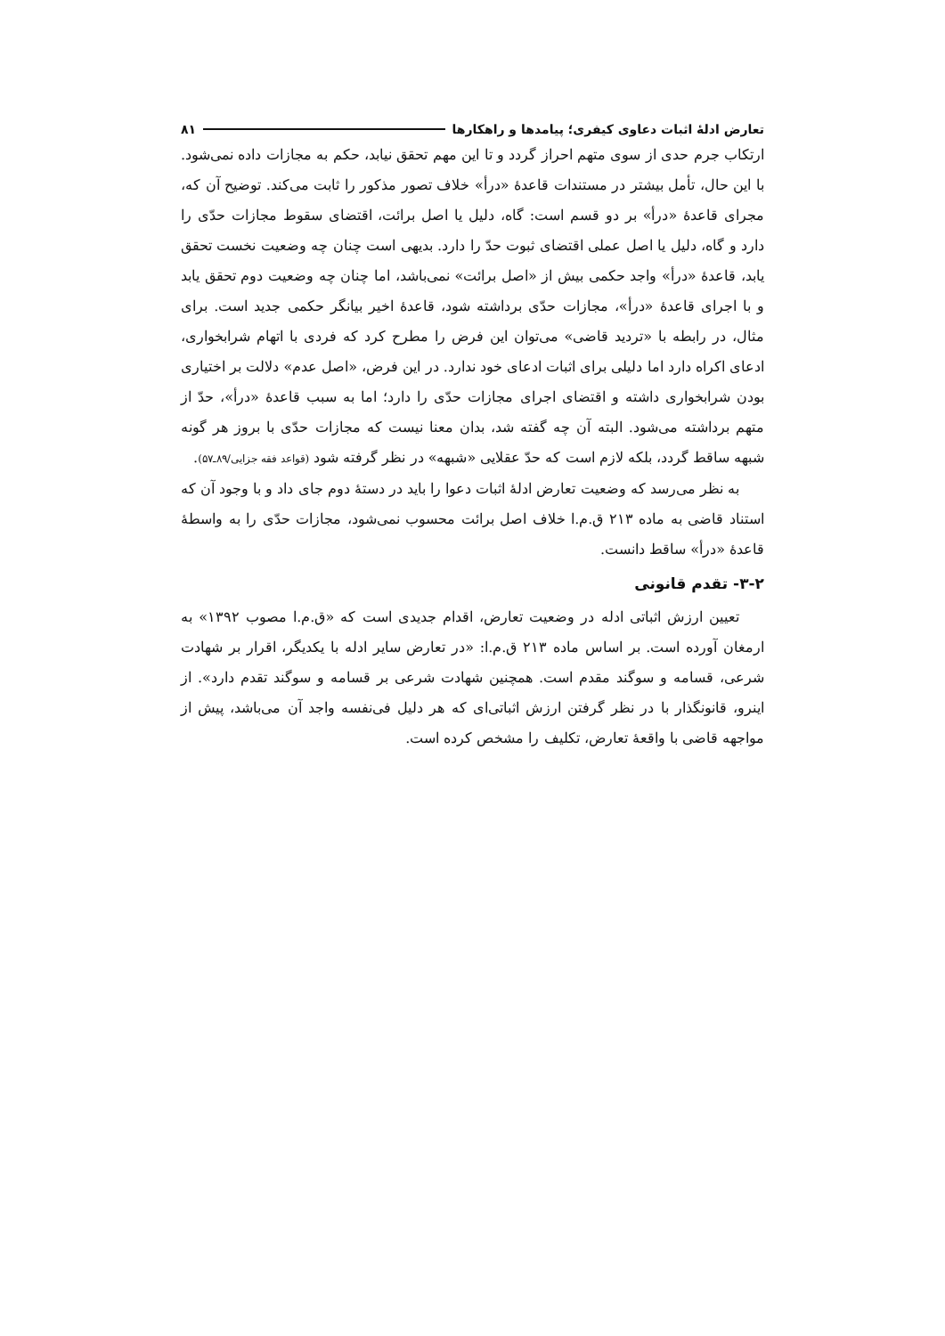تعارض ادلهٔ اثبات دعاوی کیفری؛ پیامدها و راهکارها ۸۱
ارتکاب جرم حدی از سوی متهم احراز گردد و تا این مهم تحقق نیابد، حکم به مجازات داده نمی‌شود. با این حال، تأمل بیشتر در مستندات قاعدهٔ «درأ» خلاف تصور مذکور را ثابت می‌کند. توضیح آن که، مجرای قاعدهٔ «درأ» بر دو قسم است: گاه، دلیل یا اصل برائت، اقتضای سقوط مجازات حدّی را دارد و گاه، دلیل یا اصل عملی اقتضای ثبوت حدّ را دارد. بدیهی است چنان چه وضعیت نخست تحقق یابد، قاعدهٔ «درأ» واجد حکمی بیش از «اصل برائت» نمی‌باشد، اما چنان چه وضعیت دوم تحقق یابد و با اجرای قاعدهٔ «درأ»، مجازات حدّی برداشته شود، قاعدهٔ اخیر بیانگر حکمی جدید است. برای مثال، در رابطه با «تردید قاضی» می‌توان این فرض را مطرح کرد که فردی با اتهام شرابخواری، ادعای اکراه دارد اما دلیلی برای اثبات ادعای خود ندارد. در این فرض، «اصل عدم» دلالت بر اختیاری بودن شرابخواری داشته و اقتضای اجرای مجازات حدّی را دارد؛ اما به سبب قاعدهٔ «درأ»، حدّ از متهم برداشته می‌شود. البته آن چه گفته شد، بدان معنا نیست که مجازات حدّی با بروز هر گونه شبهه ساقط گردد، بلکه لازم است که حدّ عقلایی «شبهه» در نظر گرفته شود (قواعد فقه جزایی/۸۹ـ۵۷).
به نظر می‌رسد که وضعیت تعارض ادلهٔ اثبات دعوا را باید در دستهٔ دوم جای داد و با وجود آن که استناد قاضی به ماده ۲۱۳ ق.م.ا خلاف اصل برائت محسوب نمی‌شود، مجازات حدّی را به واسطهٔ قاعدهٔ «درأ» ساقط دانست.
۳-۲- تقدم قانونی
تعیین ارزش اثباتی ادله در وضعیت تعارض، اقدام جدیدی است که «ق.م.ا مصوب ۱۳۹۲» به ارمغان آورده است. بر اساس ماده ۲۱۳ ق.م.ا: «در تعارض سایر ادله با یکدیگر، اقرار بر شهادت شرعی، قسامه و سوگند مقدم است. همچنین شهادت شرعی بر قسامه و سوگند تقدم دارد». از اینرو، قانونگذار با در نظر گرفتن ارزش اثباتی‌ای که هر دلیل فی‌نفسه واجد آن می‌باشد، پیش از مواجهه قاضی با واقعهٔ تعارض، تکلیف را مشخص کرده است.